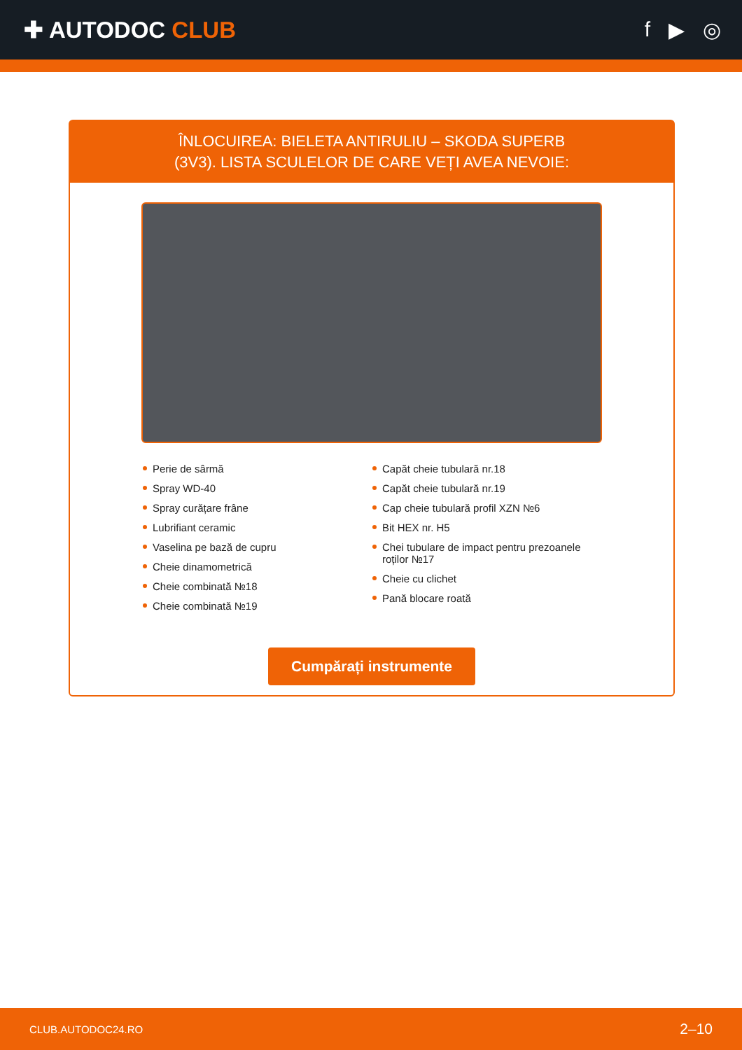✚ AUTODOC CLUB f ▶ ◎
ÎNLOCUIREA: BIELETA ANTIRULIU – SKODA SUPERB
(3V3). LISTA SCULELOR DE CARE VEȚI AVEA NEVOIE:
Perie de sârmă
Spray WD-40
Spray curățare frâne
Lubrifiant ceramic
Vaselina pe bază de cupru
Cheie dinamometrică
Cheie combinată №18
Cheie combinată №19
Capăt cheie tubulară nr.18
Capăt cheie tubulară nr.19
Cap cheie tubulară profil XZN №6
Bit HEX nr. H5
Chei tubulare de impact pentru prezoanele roților №17
Cheie cu clichet
Pană blocare roată
Cumpărați instrumente
CLUB.AUTODOC24.RO 2–10